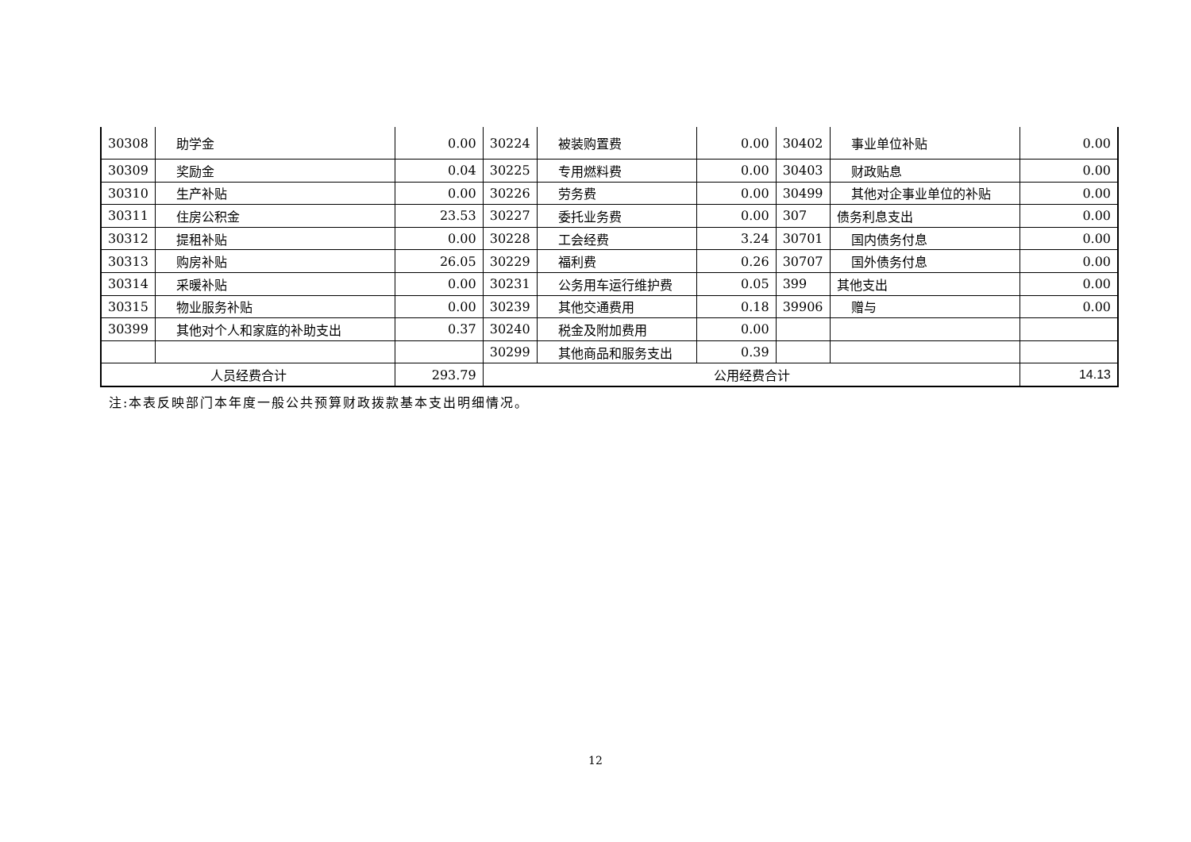| 30308 | 助学金 | 0.00 | 30224 | 被装购置费 | 0.00 | 30402 | 事业单位补贴 | 0.00 |
| 30309 | 奖励金 | 0.04 | 30225 | 专用燃料费 | 0.00 | 30403 | 财政贴息 | 0.00 |
| 30310 | 生产补贴 | 0.00 | 30226 | 劳务费 | 0.00 | 30499 | 其他对企事业单位的补贴 | 0.00 |
| 30311 | 住房公积金 | 23.53 | 30227 | 委托业务费 | 0.00 | 307 | 债务利息支出 | 0.00 |
| 30312 | 提租补贴 | 0.00 | 30228 | 工会经费 | 3.24 | 30701 | 国内债务付息 | 0.00 |
| 30313 | 购房补贴 | 26.05 | 30229 | 福利费 | 0.26 | 30707 | 国外债务付息 | 0.00 |
| 30314 | 采暖补贴 | 0.00 | 30231 | 公务用车运行维护费 | 0.05 | 399 | 其他支出 | 0.00 |
| 30315 | 物业服务补贴 | 0.00 | 30239 | 其他交通费用 | 0.18 | 39906 | 赠与 | 0.00 |
| 30399 | 其他对个人和家庭的补助支出 | 0.37 | 30240 | 税金及附加费用 | 0.00 | | | |
| | | | 30299 | 其他商品和服务支出 | 0.39 | | | |
| 人员经费合计 | | 293.79 | 公用经费合计 | | | | | 14.13 |
注:本表反映部门本年度一般公共预算财政拨款基本支出明细情况。
12